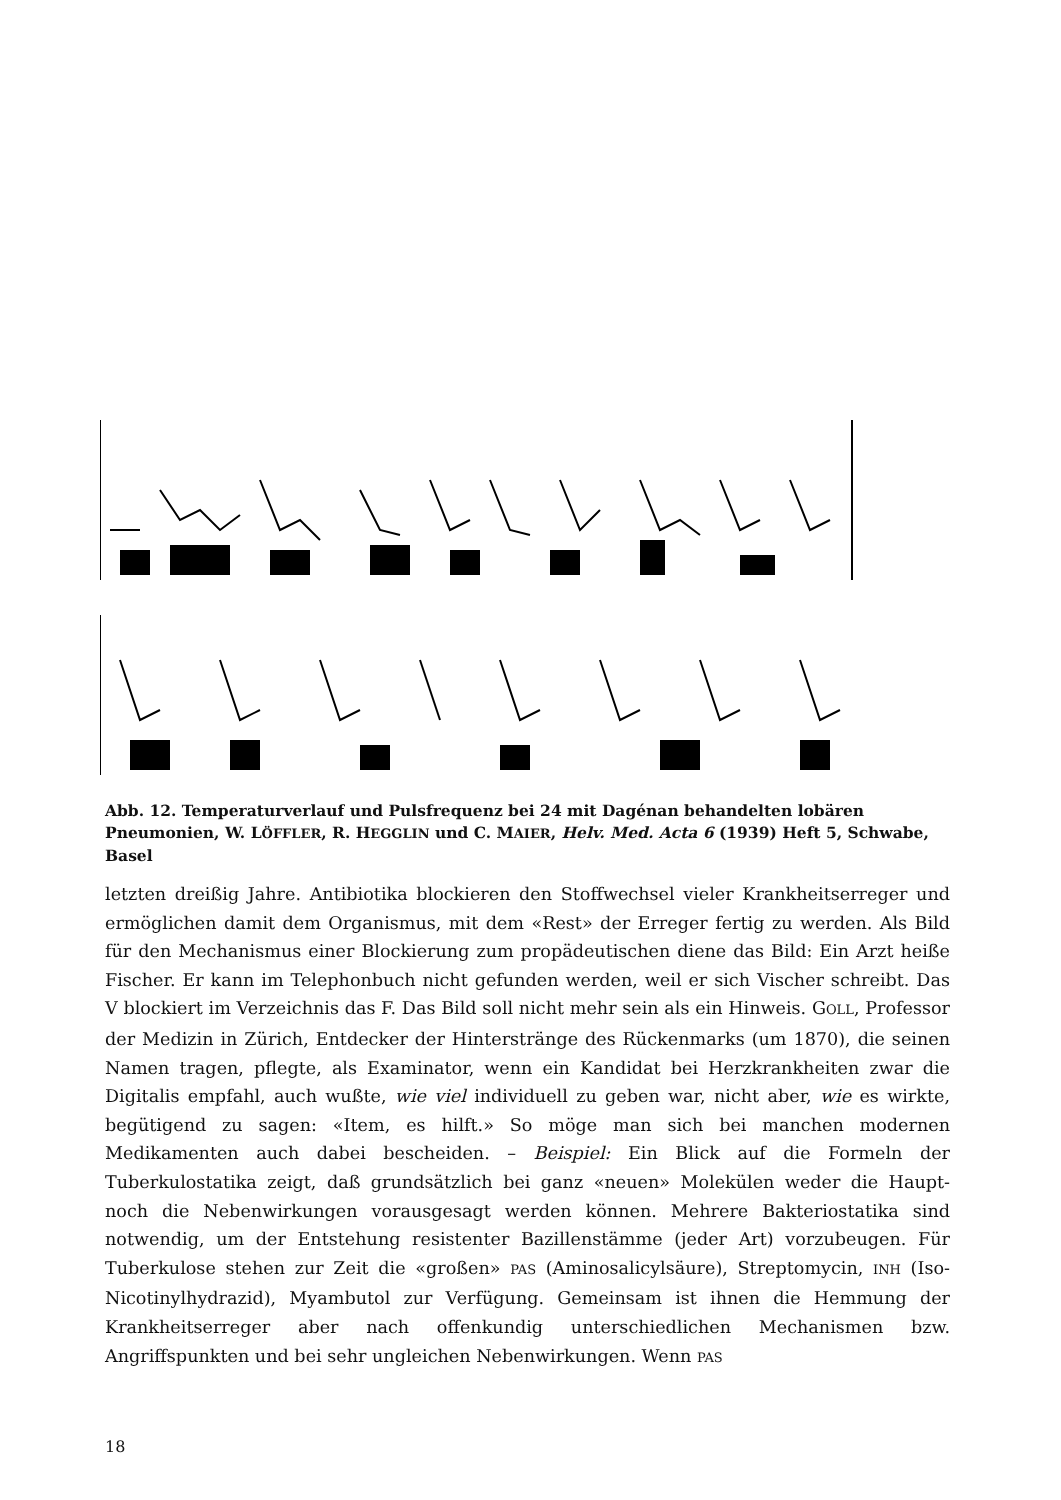Abb. 12. Temperaturverlauf und Pulsfrequenz bei 24 mit Dagénan behandelten lobären Pneumonien, W. LÖFFLER, R. HEGGLIN und C. MAIER, Helv. Med. Acta 6 (1939) Heft 5, Schwabe, Basel
letzten dreißig Jahre. Antibiotika blockieren den Stoffwechsel vieler Krankheitserreger und ermöglichen damit dem Organismus, mit dem «Rest» der Erreger fertig zu werden. Als Bild für den Mechanismus einer Blockierung zum propädeutischen diene das Bild: Ein Arzt heiße Fischer. Er kann im Telephonbuch nicht gefunden werden, weil er sich Vischer schreibt. Das V blockiert im Verzeichnis das F. Das Bild soll nicht mehr sein als ein Hinweis. GOLL, Professor der Medizin in Zürich, Entdecker der Hinterstränge des Rückenmarks (um 1870), die seinen Namen tragen, pflegte, als Examinator, wenn ein Kandidat bei Herzkrankheiten zwar die Digitalis empfahl, auch wußte, wie viel individuell zu geben war, nicht aber, wie es wirkte, begütigend zu sagen: «Item, es hilft.» So möge man sich bei manchen modernen Medikamenten auch dabei bescheiden. – Beispiel: Ein Blick auf die Formeln der Tuberkulostatika zeigt, daß grundsätzlich bei ganz «neuen» Molekülen weder die Haupt- noch die Nebenwirkungen vorausgesagt werden können. Mehrere Bakteriostatika sind notwendig, um der Entstehung resistenter Bazillenstämme (jeder Art) vorzubeugen. Für Tuberkulose stehen zur Zeit die «großen» PAS (Aminosalicylsäure), Streptomycin, INH (Iso-Nicotinylhydrazid), Myambutol zur Verfügung. Gemeinsam ist ihnen die Hemmung der Krankheitserreger aber nach offenkundig unterschiedlichen Mechanismen bzw. Angriffspunkten und bei sehr ungleichen Nebenwirkungen. Wenn PAS
18